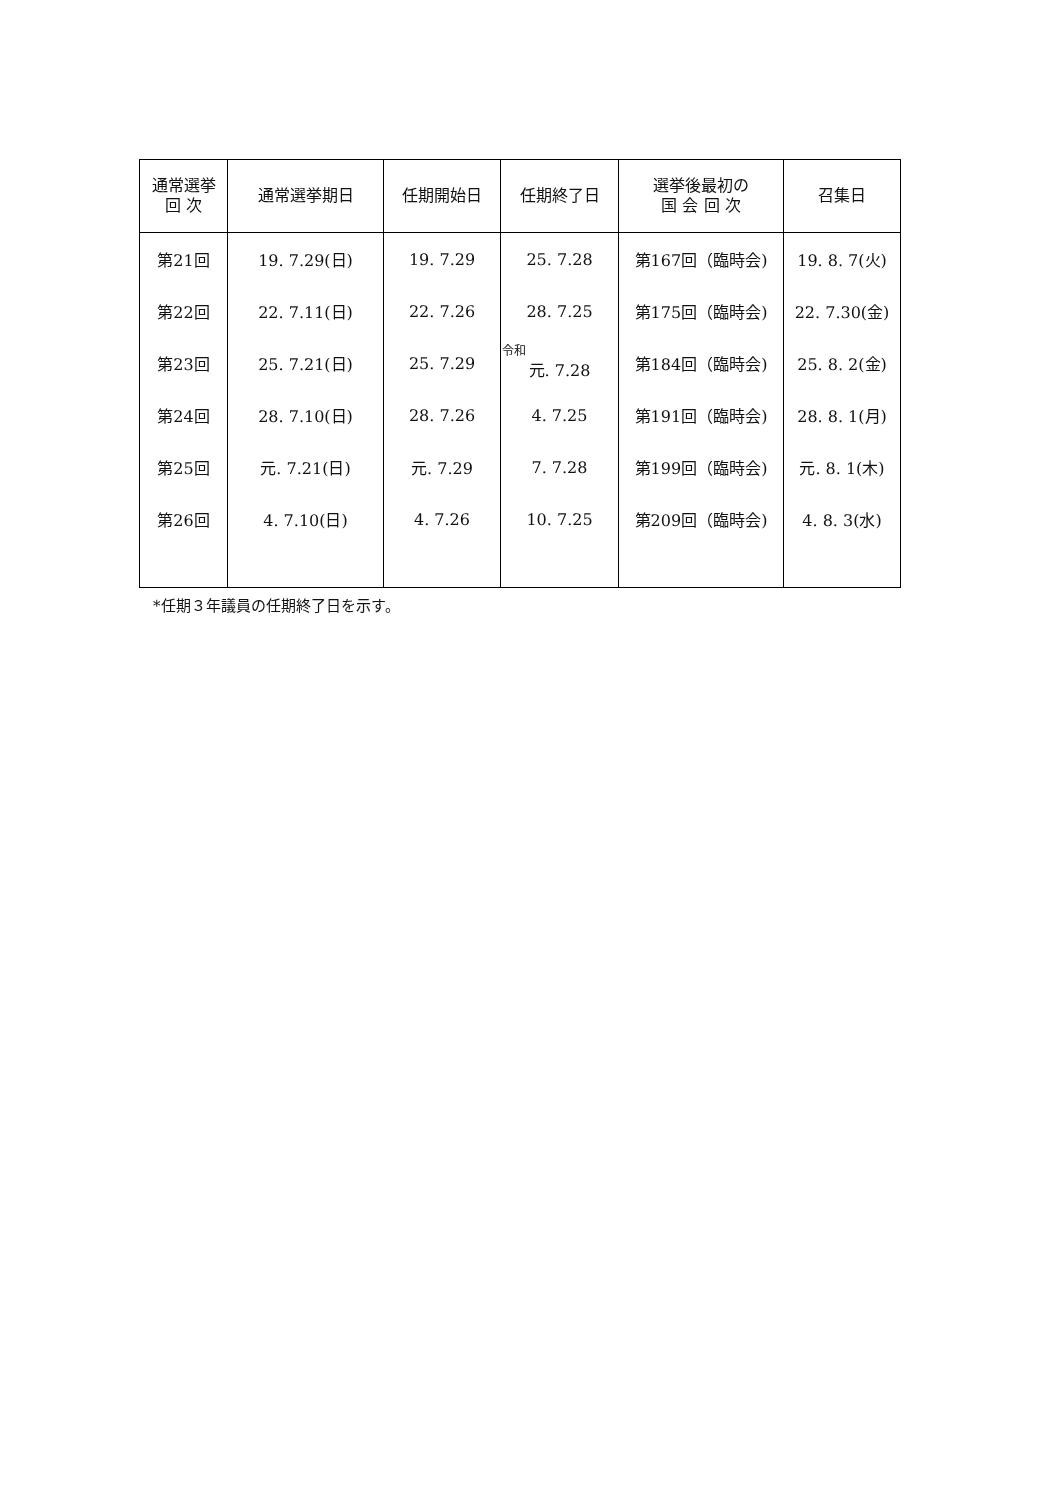| 通常選挙 回 次 | 通常選挙期日 | 任期開始日 | 任期終了日 | 選挙後最初の 国 会 回 次 | 召集日 |
| --- | --- | --- | --- | --- | --- |
| 第21回 | 19. 7.29(日) | 19. 7.29 | 25. 7.28 | 第167回（臨時会) | 19. 8. 7(火) |
| 第22回 | 22. 7.11(日) | 22. 7.26 | 28. 7.25 | 第175回（臨時会) | 22. 7.30(金) |
| 第23回 | 25. 7.21(日) | 25. 7.29 | 令和 元. 7.28 | 第184回（臨時会) | 25. 8. 2(金) |
| 第24回 | 28. 7.10(日) | 28. 7.26 | 4. 7.25 | 第191回（臨時会) | 28. 8. 1(月) |
| 第25回 | 元. 7.21(日) | 元. 7.29 | 7. 7.28 | 第199回（臨時会) | 元. 8. 1(木) |
| 第26回 | 4. 7.10(日) | 4. 7.26 | 10. 7.25 | 第209回（臨時会) | 4. 8. 3(水) |
*任期３年議員の任期終了日を示す。